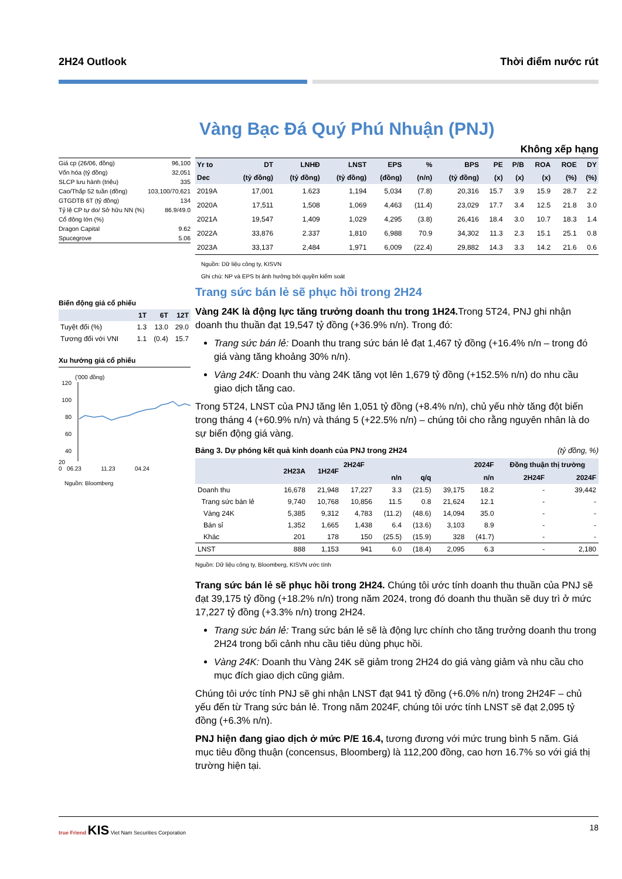2H24 Outlook Thời điểm nước rút
Vàng Bạc Đá Quý Phú Nhuận (PNJ)
Không xếp hạng
| Giá cp (26/06, đồng) | 96,100 |
| Vốn hóa (tỷ đồng) | 32,051 |
| SLCP lưu hành (triệu) | 335 |
| Cao/Thấp 52 tuần (đồng) | 103,100/70,621 |
| GTGDTB 6T (tỷ đồng) | 134 |
| Tỷ lệ CP tự do/ Sở hữu NN (%) | 86.9/49.0 |
| Cổ đông lớn (%) | |
| Dragon Capital | 9.62 |
| Spucegrove | 5.06 |
Biến động giá cổ phiếu
| | 1T | 6T | 12T |
| --- | --- | --- | --- |
| Tuyệt đối (%) | 1.3 | 13.0 | 29.0 |
| Tương đối với VNI | 1.1 | (0.4) | 15.7 |
Xu hướng giá cổ phiếu
('000 đồng)
120
100
80
60
40
20
0 06.23 11.23 04.24
Nguồn: Bloomberg
| Yr to | DT | LNHĐ | LNST | EPS | % | BPS | PE | P/B | ROA | ROE | DY |
| --- | --- | --- | --- | --- | --- | --- | --- | --- | --- | --- | --- |
| Dec | (tỷ đồng) | (tỷ đồng) | (tỷ đồng) | (đồng) | (n/n) | (tỷ đồng) | (x) | (x) | (x) | (%) | (%) |
| 2019A | 17,001 | 1.623 | 1,194 | 5,034 | (7.8) | 20,316 | 15.7 | 3.9 | 15.9 | 28.7 | 2.2 |
| 2020A | 17,511 | 1,508 | 1,069 | 4,463 | (11.4) | 23,029 | 17.7 | 3.4 | 12.5 | 21.8 | 3.0 |
| 2021A | 19,547 | 1,409 | 1,029 | 4,295 | (3.8) | 26,416 | 18.4 | 3.0 | 10.7 | 18.3 | 1.4 |
| 2022A | 33,876 | 2.337 | 1,810 | 6,988 | 70.9 | 34,302 | 11.3 | 2.3 | 15.1 | 25.1 | 0.8 |
| 2023A | 33,137 | 2,484 | 1,971 | 6,009 | (22.4) | 29,882 | 14.3 | 3.3 | 14.2 | 21.6 | 0.6 |
Nguồn: Dữ liệu công ty, KISVN
Ghi chú: NP và EPS bị ảnh hưởng bởi quyền kiểm soát
Trang sức bán lẻ sẽ phục hồi trong 2H24
Vàng 24K là động lực tăng trưởng doanh thu trong 1H24. Trong 5T24, PNJ ghi nhận doanh thu thuần đạt 19,547 tỷ đồng (+36.9% n/n). Trong đó:
Trang sức bán lẻ: Doanh thu trang sức bán lẻ đạt 1,467 tỷ đồng (+16.4% n/n – trong đó giá vàng tăng khoảng 30% n/n).
Vàng 24K: Doanh thu vàng 24K tăng vọt lên 1,679 tỷ đồng (+152.5% n/n) do nhu cầu giao dịch tăng cao.
Trong 5T24, LNST của PNJ tăng lên 1,051 tỷ đồng (+8.4% n/n), chủ yếu nhờ tăng đột biến trong tháng 4 (+60.9% n/n) và tháng 5 (+22.5% n/n) – chúng tôi cho rằng nguyên nhân là do sự biến động giá vàng.
Bảng 3. Dự phóng kết quả kinh doanh của PNJ trong 2H24 (tỷ đồng, %)
| | 2H23A | 1H24F | 2H24F | | | 2024F | | Đồng thuận thị trường | |
| --- | --- | --- | --- | --- | --- | --- | --- | --- | --- |
| | | | | n/n | q/q | | n/n | 2H24F | 2024F |
| Doanh thu | 16,678 | 21,948 | 17,227 | 3.3 | (21.5) | 39,175 | 18.2 | - | 39,442 |
| Trang sức bán lẻ | 9,740 | 10,768 | 10,856 | 11.5 | 0.8 | 21,624 | 12.1 | - | - |
| Vàng 24K | 5,385 | 9,312 | 4,783 | (11.2) | (48.6) | 14,094 | 35.0 | - | - |
| Bán sỉ | 1,352 | 1,665 | 1,438 | 6.4 | (13.6) | 3,103 | 8.9 | - | - |
| Khác | 201 | 178 | 150 | (25.5) | (15.9) | 328 | (41.7) | - | - |
| LNST | 888 | 1,153 | 941 | 6.0 | (18.4) | 2,095 | 6.3 | - | 2,180 |
Nguồn: Dữ liệu công ty, Bloomberg, KISVN ước tính
Trang sức bán lẻ sẽ phục hồi trong 2H24. Chúng tôi ước tính doanh thu thuần của PNJ sẽ đạt 39,175 tỷ đồng (+18.2% n/n) trong năm 2024, trong đó doanh thu thuần sẽ duy trì ở mức 17,227 tỷ đồng (+3.3% n/n) trong 2H24.
Trang sức bán lẻ: Trang sức bán lẻ sẽ là động lực chính cho tăng trưởng doanh thu trong 2H24 trong bối cảnh nhu cầu tiêu dùng phục hồi.
Vàng 24K: Doanh thu Vàng 24K sẽ giảm trong 2H24 do giá vàng giảm và nhu cầu cho mục đích giao dịch cũng giảm.
Chúng tôi ước tính PNJ sẽ ghi nhận LNST đạt 941 tỷ đồng (+6.0% n/n) trong 2H24F – chủ yếu đến từ Trang sức bán lẻ. Trong năm 2024F, chúng tôi ước tính LNST sẽ đạt 2,095 tỷ đồng (+6.3% n/n).
PNJ hiện đang giao dịch ở mức P/E 16.4, tương đương với mức trung bình 5 năm. Giá mục tiêu đồng thuận (concensus, Bloomberg) là 112,200 đồng, cao hơn 16.7% so với giá thị trường hiện tại.
true Friend KIS Viet Nam Securities Corporation
18